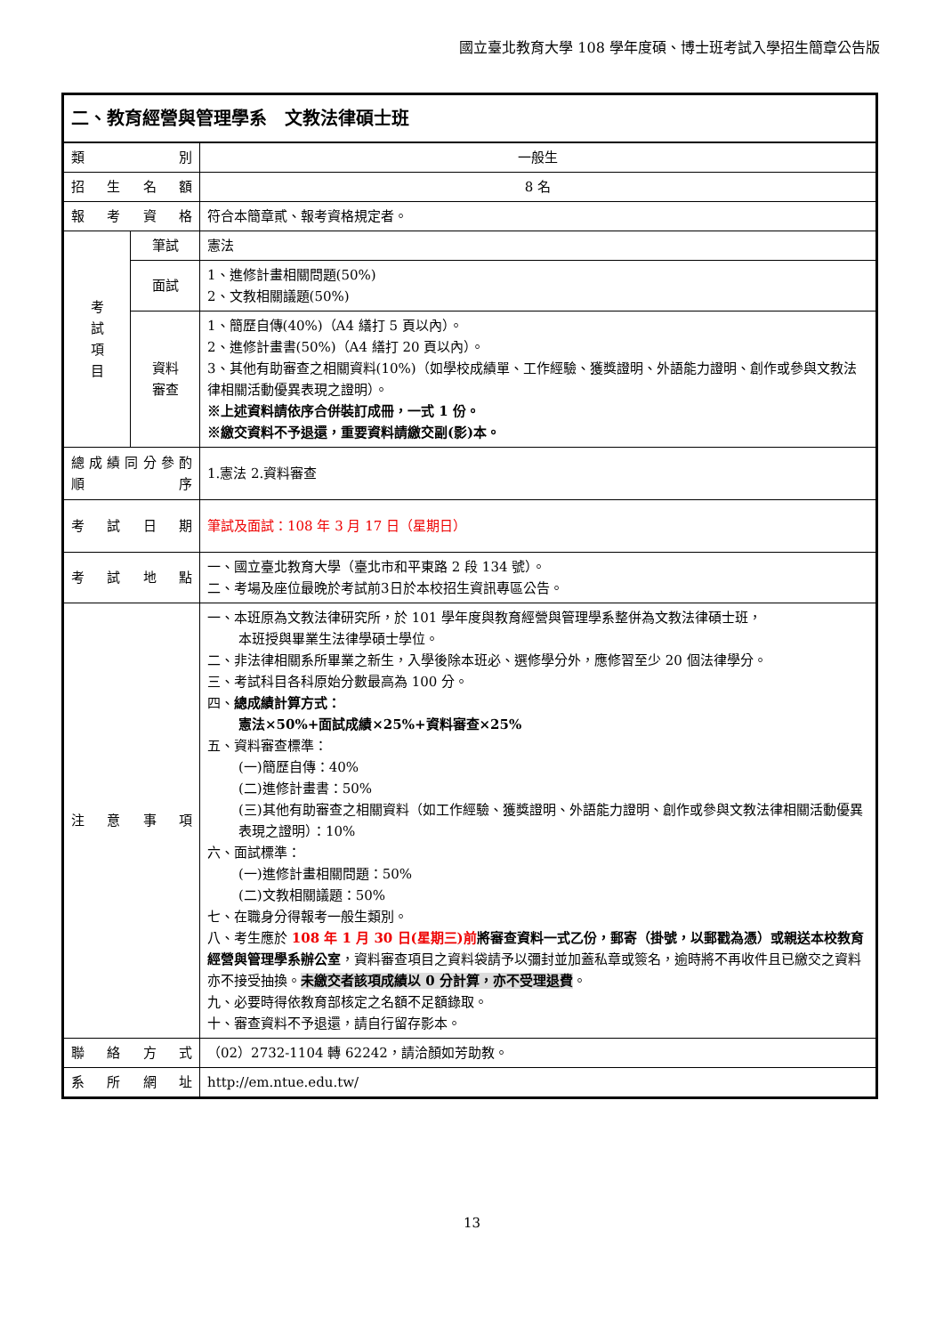國立臺北教育大學 108 學年度碩、博士班考試入學招生簡章公告版
| 二、教育經營與管理學系 文教法律碩士班 | | |
| 類 別 | | 一般生 |
| 招 生 名 額 | | 8 名 |
| 報 考 資 格 | | 符合本簡章貳、報考資格規定者。 |
| 考 試 項 目 | 筆試 | 憲法 |
| | 面試 | 1、進修計畫相關問題(50%) 2、文教相關議題(50%) |
| | 資料 審查 | 1、簡歷自傳(40%)（A4 繕打 5 頁以內）。 2、進修計畫書(50%)（A4 繕打 20 頁以內）。 3、其他有助審查之相關資料(10%)（如學校成績單、工作經驗、獲獎證明、外語能力證明、創作或參與文教法律相關活動優異表現之證明）。 ※上述資料請依序合併裝訂成冊，一式 1 份。 ※繳交資料不予退還，重要資料請繳交副(影)本。 |
| 總 成 績 同 分 參 酌 順 序 | | 1.憲法 2.資料審查 |
| 考 試 日 期 | | 筆試及面試：108 年 3 月 17 日（星期日） |
| 考 試 地 點 | | 一、國立臺北教育大學（臺北市和平東路 2 段 134 號）。 二、考場及座位最晚於考試前3日於本校招生資訊專區公告。 |
| 注 意 事 項 | | 一、本班原為文教法律研究所，於 101 學年度與教育經營與管理學系整併為文教法律碩士班， 本班授與畢業生法律學碩士學位。 二、非法律相關系所畢業之新生，入學後除本班必、選修學分外，應修習至少 20 個法律學分。 三、考試科目各科原始分數最高為 100 分。 四、 總成績計算方式： 憲法×50%+面試成績×25%+資料審查×25% 五、資料審查標準： (一)簡歷自傳：40% (二)進修計畫書：50% (三)其他有助審查之相關資料（如工作經驗、獲獎證明、外語能力證明、創作或參與文教法律相關活動優異表現之證明）：10% 六、面試標準： (一)進修計畫相關問題：50% (二)文教相關議題：50% 七、在職身分得報考一般生類別。 八、考生應於 108 年 1 月 30 日(星期三)前 將審查資料一式乙份，郵寄（掛號，以郵戳為憑）或親送本校教育經營與管理學系辦公室 ，資料審查項目之資料袋請予以彌封並加蓋私章或簽名，逾時將不再收件且已繳交之資料亦不接受抽換。 未繳交者該項成績以 0 分計算，亦不受理退費 。 九、必要時得依教育部核定之名額不足額錄取。 十、審查資料不予退還，請自行留存影本。 |
| 聯 絡 方 式 | | （02）2732-1104 轉 62242，請洽顏如芳助教。 |
| 系 所 網 址 | | http://em.ntue.edu.tw/ |
13